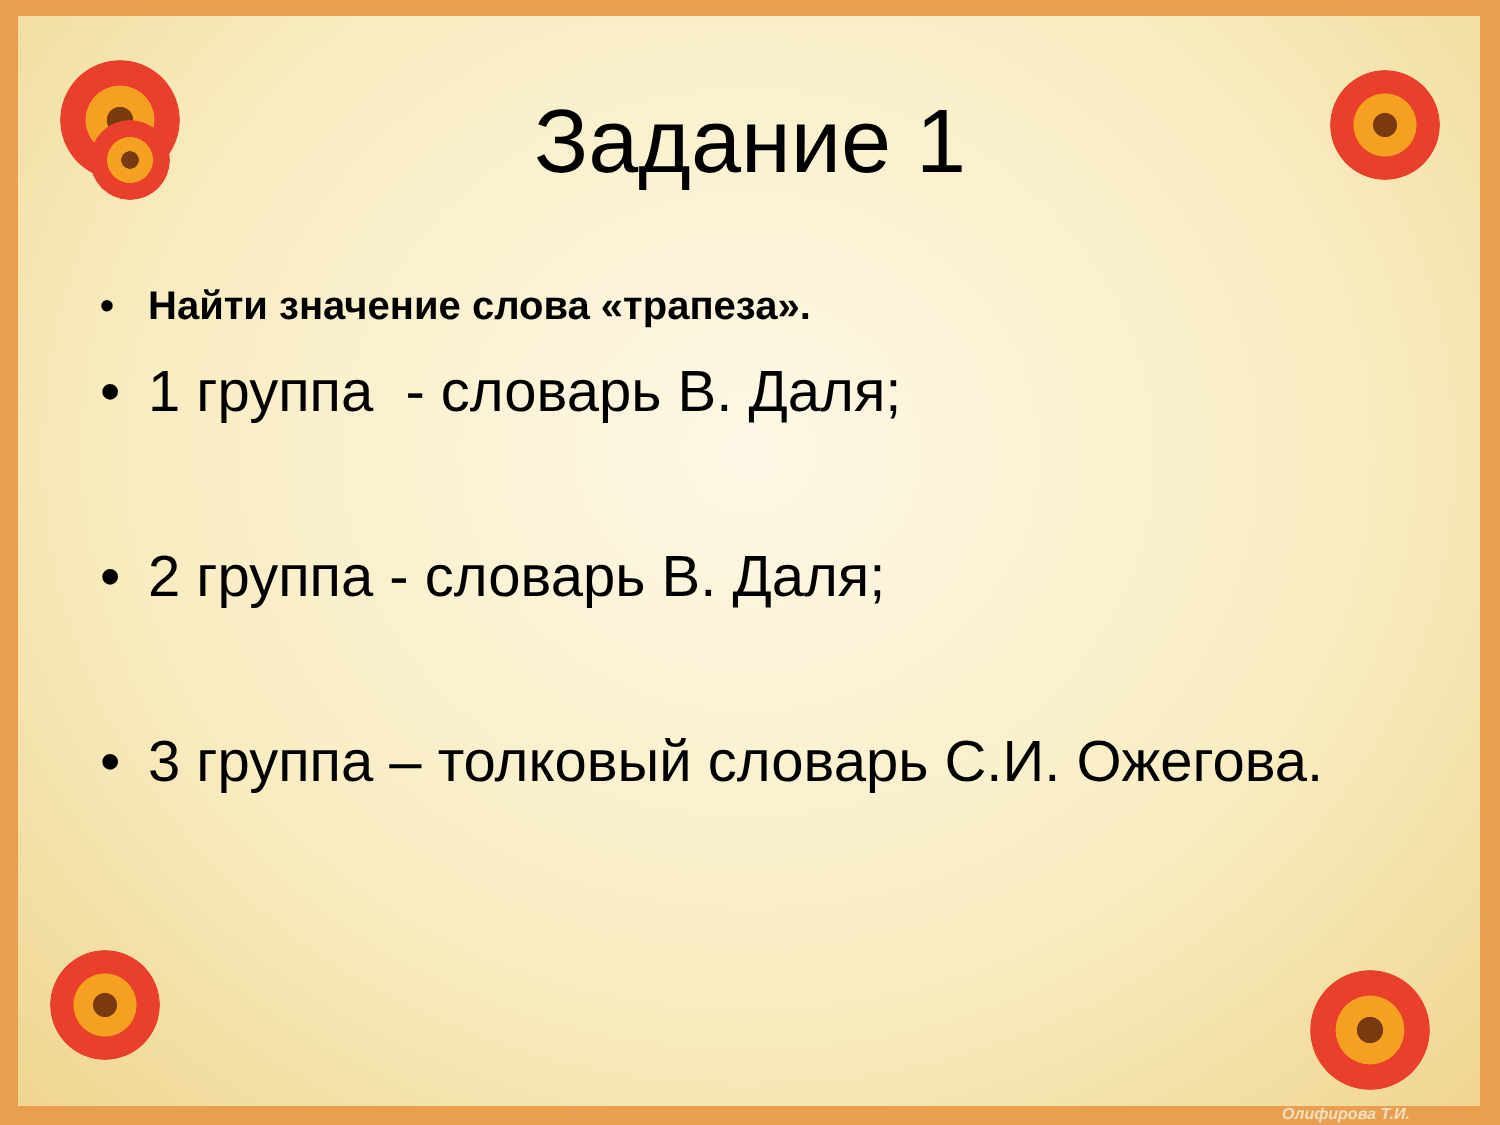Задание 1
• Найти значение слова «трапеза».
• 1 группа - словарь В. Даля;
• 2 группа - словарь В. Даля;
• 3 группа – толковый словарь С.И. Ожегова.
Олифирова Т.И.